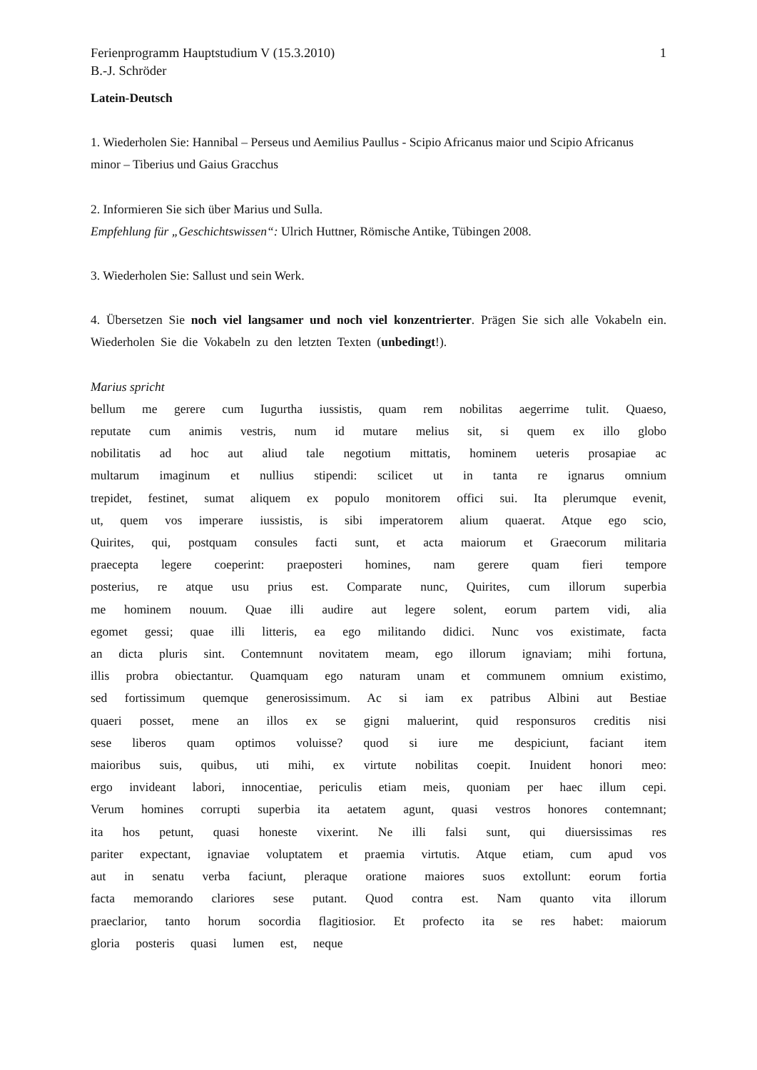Ferienprogramm Hauptstudium V (15.3.2010) 1
B.-J. Schröder
Latein-Deutsch
1. Wiederholen Sie: Hannibal – Perseus und Aemilius Paullus - Scipio Africanus maior und Scipio Africanus minor – Tiberius und Gaius Gracchus
2. Informieren Sie sich über Marius und Sulla.
Empfehlung für „Geschichtswissen“: Ulrich Huttner, Römische Antike, Tübingen 2008.
3. Wiederholen Sie: Sallust und sein Werk.
4. Übersetzen Sie noch viel langsamer und noch viel konzentrierter. Prägen Sie sich alle Vokabeln ein. Wiederholen Sie die Vokabeln zu den letzten Texten (unbedingt!).
Marius spricht
bellum me gerere cum Iugurtha iussistis, quam rem nobilitas aegerrime tulit. Quaeso, reputate cum animis vestris, num id mutare melius sit, si quem ex illo globo nobilitatis ad hoc aut aliud tale negotium mittatis, hominem ueteris prosapiae ac multarum imaginum et nullius stipendi: scilicet ut in tanta re ignarus omnium trepidet, festinet, sumat aliquem ex populo monitorem offici sui. Ita plerumque evenit, ut, quem vos imperare iussistis, is sibi imperatorem alium quaerat. Atque ego scio, Quirites, qui, postquam consules facti sunt, et acta maiorum et Graecorum militaria praecepta legere coeperint: praeposteri homines, nam gerere quam fieri tempore posterius, re atque usu prius est. Comparate nunc, Quirites, cum illorum superbia me hominem nouum. Quae illi audire aut legere solent, eorum partem vidi, alia egomet gessi; quae illi litteris, ea ego militando didici. Nunc vos existimate, facta an dicta pluris sint. Contemnunt novitatem meam, ego illorum ignaviam; mihi fortuna, illis probra obiectantur. Quamquam ego naturam unam et communem omnium existimo, sed fortissimum quemque generosissimum. Ac si iam ex patribus Albini aut Bestiae quaeri posset, mene an illos ex se gigni maluerint, quid responsuros creditis nisi sese liberos quam optimos voluisse? quod si iure me despiciunt, faciant item maioribus suis, quibus, uti mihi, ex virtute nobilitas coepit. Inuident honori meo: ergo invideant labori, innocentiae, periculis etiam meis, quoniam per haec illum cepi. Verum homines corrupti superbia ita aetatem agunt, quasi vestros honores contemnant; ita hos petunt, quasi honeste vixerint. Ne illi falsi sunt, qui diuersissimas res pariter expectant, ignaviae voluptatem et praemia virtutis. Atque etiam, cum apud vos aut in senatu verba faciunt, pleraque oratione maiores suos extollunt: eorum fortia facta memorando clariores sese putant. Quod contra est. Nam quanto vita illorum praeclarior, tanto horum socordia flagitiosior. Et profecto ita se res habet: maiorum gloria posteris quasi lumen est, neque